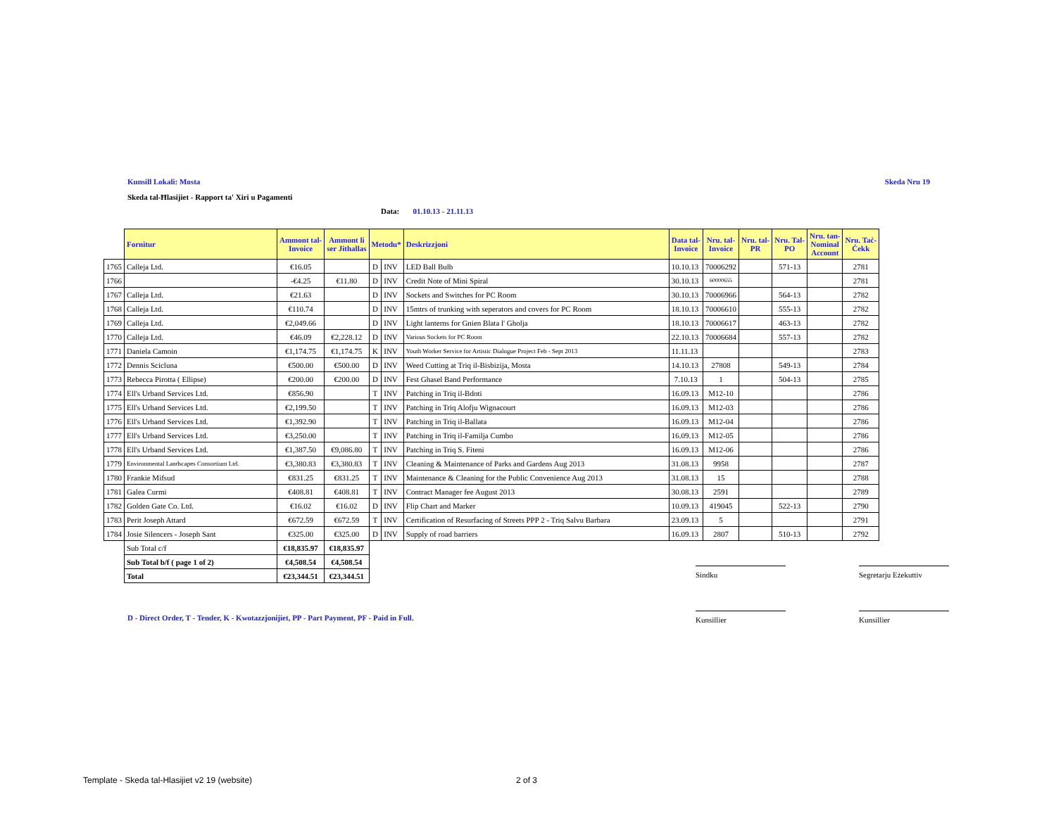Kunsill Lokali: Mosta Skeda Nru 19
Skeda tal-Ħlasijiet - Rapport ta' Xiri u Pagamenti
Data: 01.10.13 - 21.11.13
| | Fornitur | Ammont tal- Invoice | Ammont li ser Jithallas | Metodu* | | Deskrizzjoni | Data tal- Invoice | Nru. tal- Invoice | Nru. tal- PR | Nru. Tal- PO | Nru. tan- Nominal Account | Nru. Taċ- Ċekk |
| --- | --- | --- | --- | --- | --- | --- | --- | --- | --- | --- | --- | --- |
| 1765 | Calleja Ltd. | €16.05 | | D | INV | LED Ball Bulb | 10.10.13 | 70006292 | | 571-13 | | 2781 |
| 1766 | | -€4.25 | €11.80 | D | INV | Credit Note of Mini Spiral | 30.10.13 | 60000655 | | | | 2781 |
| 1767 | Calleja Ltd. | €21.63 | | D | INV | Sockets and Switches for PC Room | 30.10.13 | 70006966 | | 564-13 | | 2782 |
| 1768 | Calleja Ltd. | €110.74 | | D | INV | 15mtrs of trunking with seperators and covers for PC Room | 18.10.13 | 70006610 | | 555-13 | | 2782 |
| 1769 | Calleja Ltd. | €2,049.66 | | D | INV | Light lanterns for Gnien Blata l' Gholja | 18.10.13 | 70006617 | | 463-13 | | 2782 |
| 1770 | Calleja Ltd. | €46.09 | €2,228.12 | D | INV | Various Sockets for PC Room | 22.10.13 | 70006684 | | 557-13 | | 2782 |
| 1771 | Daniela Camoin | €1,174.75 | €1,174.75 | K | INV | Youth Worker Service for Artistic Dialogue Project Feb - Sept 2013 | 11.11.13 | | | | | 2783 |
| 1772 | Dennis Scicluna | €500.00 | €500.00 | D | INV | Weed Cutting at Triq il-Bisbizija, Mosta | 14.10.13 | 27808 | | 549-13 | | 2784 |
| 1773 | Rebecca Pirotta ( Ellipse) | €200.00 | €200.00 | D | INV | Fest Ghasel Band Performance | 7.10.13 | 1 | | 504-13 | | 2785 |
| 1774 | Ell's Urband Services Ltd. | €856.90 | | T | INV | Patching in Triq il-Bdoti | 16.09.13 | M12-10 | | | | 2786 |
| 1775 | Ell's Urband Services Ltd. | €2,199.50 | | T | INV | Patching in Triq Alofju Wignacourt | 16.09.13 | M12-03 | | | | 2786 |
| 1776 | Ell's Urband Services Ltd. | €1,392.90 | | T | INV | Patching in Triq il-Ballata | 16.09.13 | M12-04 | | | | 2786 |
| 1777 | Ell's Urband Services Ltd. | €3,250.00 | | T | INV | Patching in Triq il-Familja Cumbo | 16.09.13 | M12-05 | | | | 2786 |
| 1778 | Ell's Urband Services Ltd. | €1,387.50 | €9,086.80 | T | INV | Patching in Triq S. Fiteni | 16.09.13 | M12-06 | | | | 2786 |
| 1779 | Environmental Landscapes Consortium Ltd. | €3,380.83 | €3,380.83 | T | INV | Cleaning & Maintenance of Parks and Gardens Aug 2013 | 31.08.13 | 9958 | | | | 2787 |
| 1780 | Frankie Mifsud | €831.25 | €831.25 | T | INV | Maintenance & Cleaning for the Public Convenience Aug 2013 | 31.08.13 | 15 | | | | 2788 |
| 1781 | Galea Curmi | €408.81 | €408.81 | T | INV | Contract Manager fee August 2013 | 30.08.13 | 2591 | | | | 2789 |
| 1782 | Golden Gate Co. Ltd. | €16.02 | €16.02 | D | INV | Flip Chart and Marker | 10.09.13 | 419045 | | 522-13 | | 2790 |
| 1783 | Perit Joseph Attard | €672.59 | €672.59 | T | INV | Certification of Resurfacing of Streets PPP 2 - Triq Salvu Barbara | 23.09.13 | 5 | | | | 2791 |
| 1784 | Josie Silencers - Joseph Sant | €325.00 | €325.00 | D | INV | Supply of road barriers | 16.09.13 | 2807 | | 510-13 | | 2792 |
| | Sub Total c/f | €18,835.97 | €18,835.97 | | | | | | | | | |
| | Sub Total b/f ( page 1 of 2) | €4,508.54 | €4,508.54 | | | | | | | | | |
| | Total | €23,344.51 | €23,344.51 | | | | | | | | | |
Sindku
Segretarju Eżekuttiv
D - Direct Order, T - Tender, K - Kwotazzjonijiet, PP - Part Payment, PF - Paid in Full.
Kunsillier Kunsillier
Template - Skeda tal-Hlasijiet v2 19 (website)
2 of 3